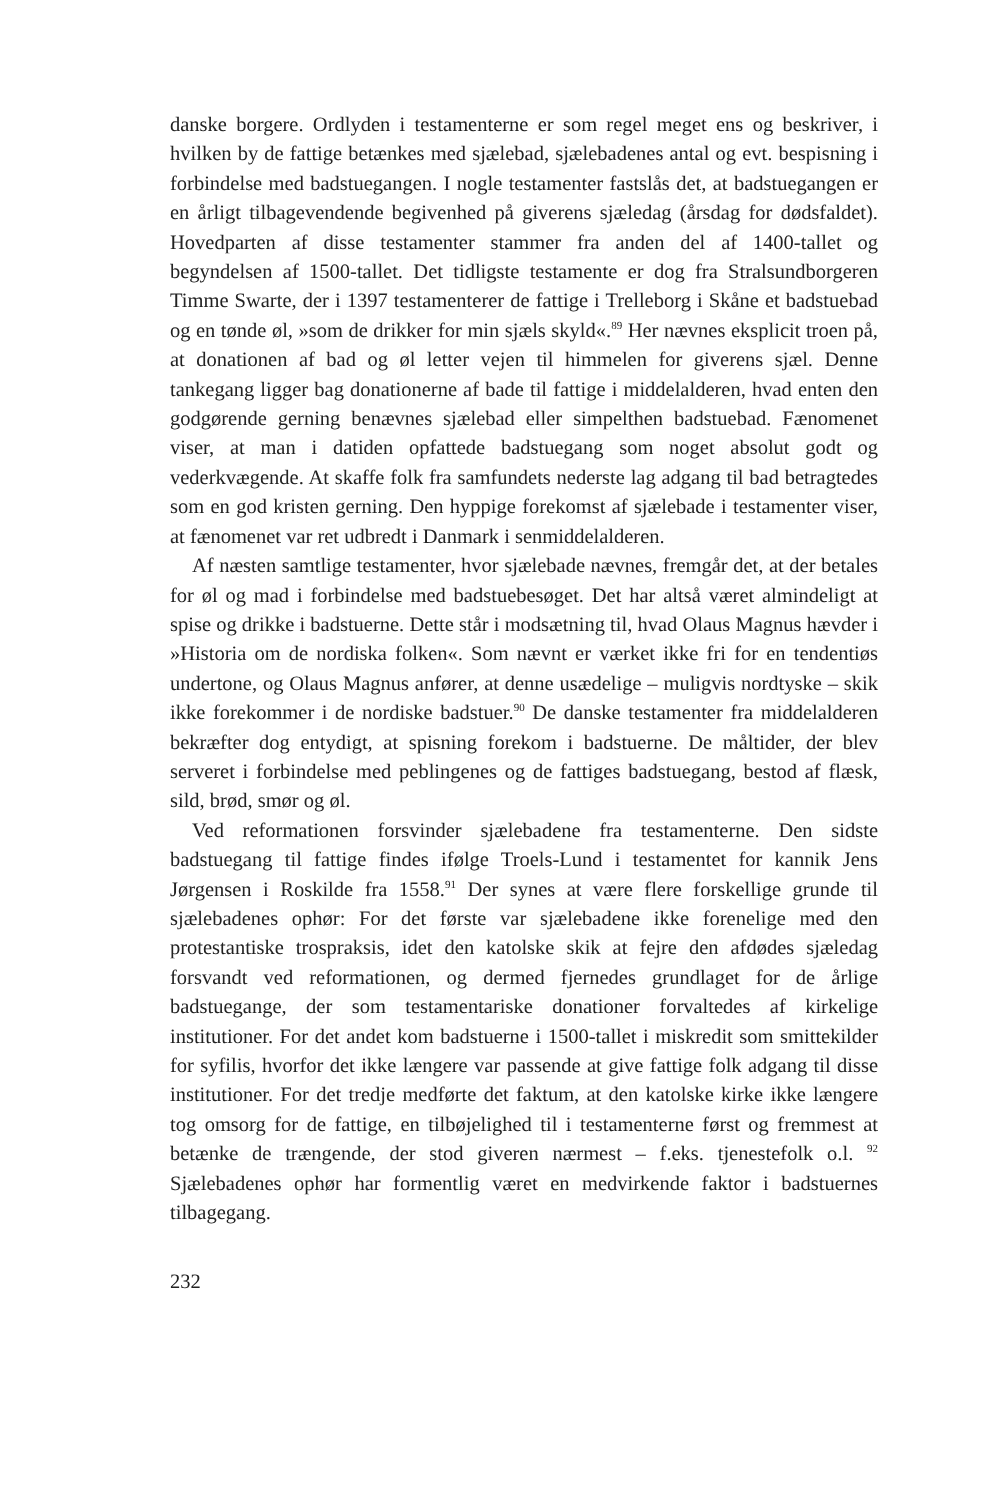danske borgere. Ordlyden i testamenterne er som regel meget ens og beskriver, i hvilken by de fattige betænkes med sjælebad, sjælebadenes antal og evt. bespisning i forbindelse med badstuegangen. I nogle testamenter fastslås det, at badstuegangen er en årligt tilbagevendende begivenhed på giverens sjæledag (årsdag for dødsfaldet). Hovedparten af disse testamenter stammer fra anden del af 1400-tallet og begyndelsen af 1500-tallet. Det tidligste testamente er dog fra Stralsundborgeren Timme Swarte, der i 1397 testamenterer de fattige i Trelleborg i Skåne et badstuebad og en tønde øl, »som de drikker for min sjæls skyld«.<sup>89</sup> Her nævnes eksplicit troen på, at donationen af bad og øl letter vejen til himmelen for giverens sjæl. Denne tankegang ligger bag donationerne af bade til fattige i middelalderen, hvad enten den godgørende gerning benævnes sjælebad eller simpelthen badstuebad. Fænomenet viser, at man i datiden opfattede badstuegang som noget absolut godt og vederkvægende. At skaffe folk fra samfundets nederste lag adgang til bad betragtedes som en god kristen gerning. Den hyppige forekomst af sjælebade i testamenter viser, at fænomenet var ret udbredt i Danmark i senmiddelalderen.
Af næsten samtlige testamenter, hvor sjælebade nævnes, fremgår det, at der betales for øl og mad i forbindelse med badstuebesøget. Det har altså været almindeligt at spise og drikke i badstuerne. Dette står i modsætning til, hvad Olaus Magnus hævder i »Historia om de nordiska folken«. Som nævnt er værket ikke fri for en tendentiøs undertone, og Olaus Magnus anfører, at denne usædelige – muligvis nordtyske – skik ikke forekommer i de nordiske badstuer.<sup>90</sup> De danske testamenter fra middelalderen bekræfter dog entydigt, at spisning forekom i badstuerne. De måltider, der blev serveret i forbindelse med peblingenes og de fattiges badstuegang, bestod af flæsk, sild, brød, smør og øl.
Ved reformationen forsvinder sjælebadene fra testamenterne. Den sidste badstuegang til fattige findes ifølge Troels-Lund i testamentet for kannik Jens Jørgensen i Roskilde fra 1558.<sup>91</sup> Der synes at være flere forskellige grunde til sjælebadenes ophør: For det første var sjælebadene ikke forenelige med den protestantiske trospraksis, idet den katolske skik at fejre den afdødes sjæledag forsvandt ved reformationen, og dermed fjernedes grundlaget for de årlige badstuegange, der som testamentariske donationer forvaltedes af kirkelige institutioner. For det andet kom badstuerne i 1500-tallet i miskredit som smittekilder for syfilis, hvorfor det ikke længere var passende at give fattige folk adgang til disse institutioner. For det tredje medførte det faktum, at den katolske kirke ikke længere tog omsorg for de fattige, en tilbøjelighed til i testamenterne først og fremmest at betænke de trængende, der stod giveren nærmest – f.eks. tjenestefolk o.l. <sup>92</sup> Sjælebadenes ophør har formentlig været en medvirkende faktor i badstuernes tilbagegang.
232